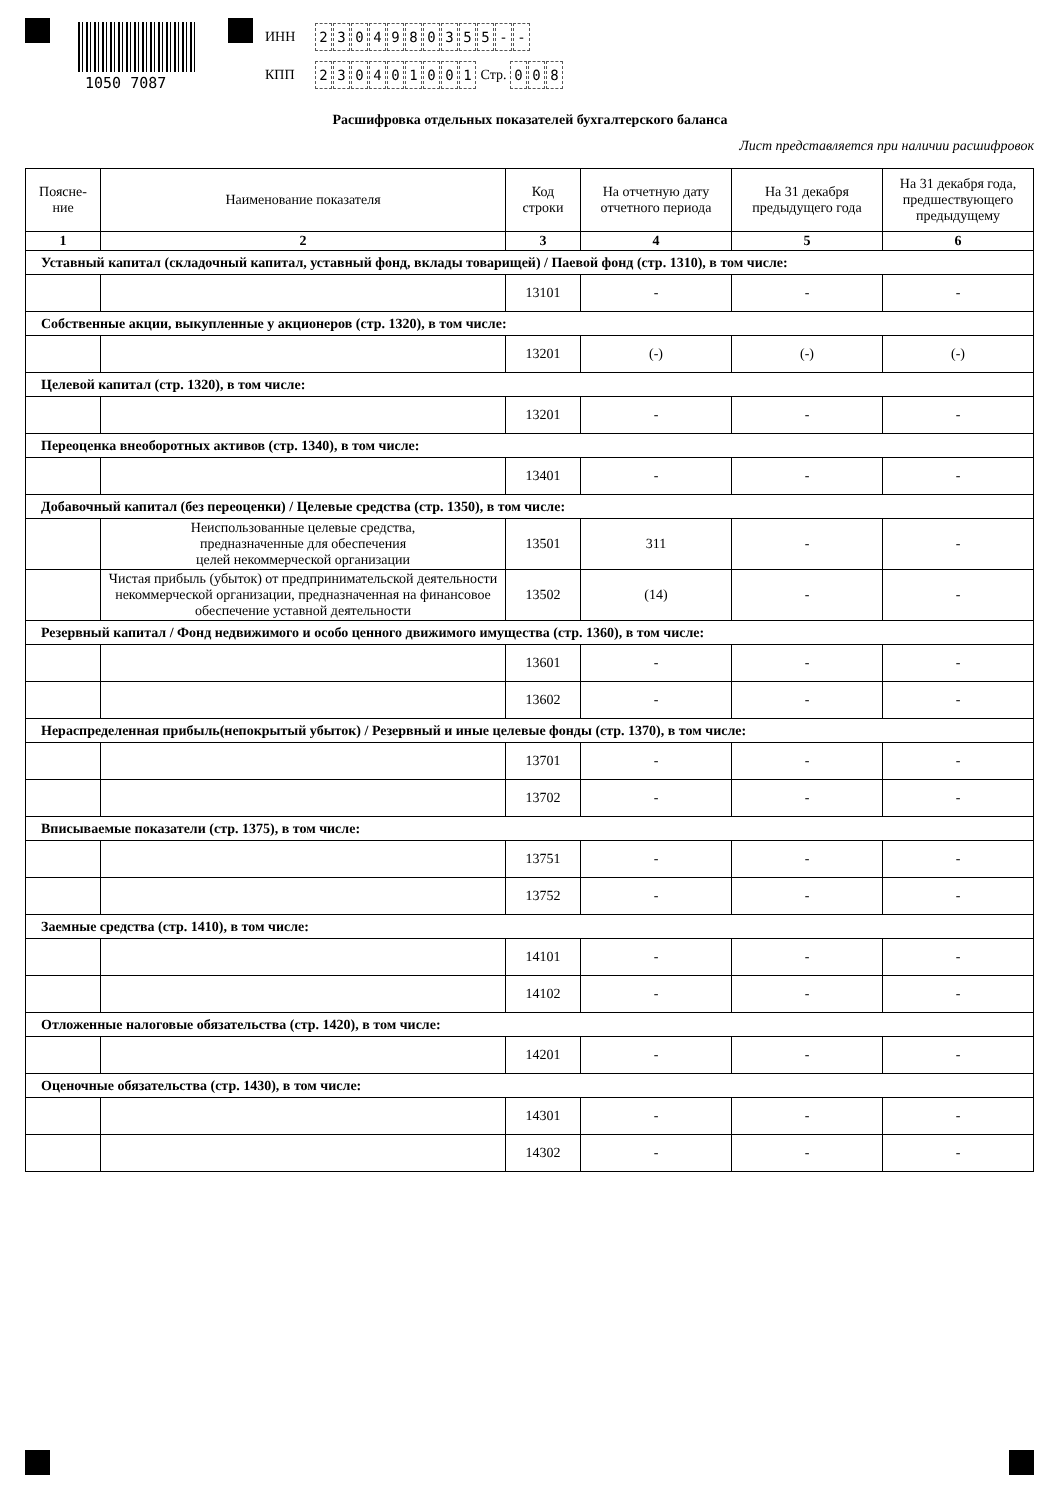1050 7087
ИНН 2304980355 - -
КПП 230401001 Стр. 0 0 8
Расшифровка отдельных показателей бухгалтерского баланса
Лист представляется при наличии расшифровок
| Поясне- ние | Наименование показателя | Код строки | На отчетную дату отчетного периода | На 31 декабря предыдущего года | На 31 декабря года, предшествующего предыдущему |
| --- | --- | --- | --- | --- | --- |
| 1 | 2 | 3 | 4 | 5 | 6 |
| Уставный капитал (складочный капитал, уставный фонд, вклады товарищей) / Паевой фонд (стр. 1310), в том числе: | | | | | |
| | | 13101 | - | - | - |
| Собственные акции, выкупленные у акционеров (стр. 1320), в том числе: | | | | | |
| | | 13201 | (-) | (-) | (-) |
| Целевой капитал (стр. 1320), в том числе: | | | | | |
| | | 13201 | - | - | - |
| Переоценка внеоборотных активов (стр. 1340), в том числе: | | | | | |
| | | 13401 | - | - | - |
| Добавочный капитал (без переоценки) / Целевые средства (стр. 1350), в том числе: | | | | | |
| | Неиспользованные целевые средства, предназначенные для обеспечения целей некоммерческой организации | 13501 | 311 | - | - |
| | Чистая прибыль (убыток) от предпринимательской деятельности некоммерческой организации, предназначенная на финансовое обеспечение уставной деятельности | 13502 | (14) | - | - |
| Резервный капитал / Фонд недвижимого и особо ценного движимого имущества (стр. 1360), в том числе: | | | | | |
| | | 13601 | - | - | - |
| | | 13602 | - | - | - |
| Нераспределенная прибыль(непокрытый убыток) / Резервный и иные целевые фонды (стр. 1370), в том числе: | | | | | |
| | | 13701 | - | - | - |
| | | 13702 | - | - | - |
| Вписываемые показатели (стр. 1375), в том числе: | | | | | |
| | | 13751 | - | - | - |
| | | 13752 | - | - | - |
| Заемные средства (стр. 1410), в том числе: | | | | | |
| | | 14101 | - | - | - |
| | | 14102 | - | - | - |
| Отложенные налоговые обязательства (стр. 1420), в том числе: | | | | | |
| | | 14201 | - | - | - |
| Оценочные обязательства (стр. 1430), в том числе: | | | | | |
| | | 14301 | - | - | - |
| | | 14302 | - | - | - |